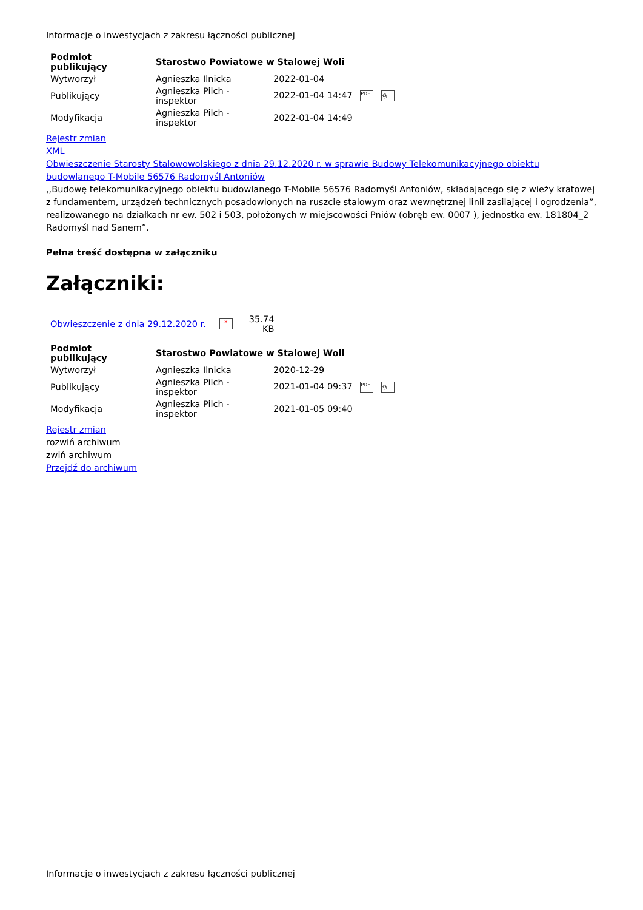Informacje o inwestycjach z zakresu łączności publicznej
| Podmiot publikujący | Starostwo Powiatowe w Stalowej Woli | |
| --- | --- | --- |
| Wytworzył | Agnieszka Ilnicka | 2022-01-04 |
| Publikujący | Agnieszka Pilch - inspektor | 2022-01-04 14:47 PDF ⎙ |
| Modyfikacja | Agnieszka Pilch - inspektor | 2022-01-04 14:49 |
Rejestr zmian
XML
Obwieszczenie Starosty Stalowowolskiego z dnia 29.12.2020 r. w sprawie Budowy Telekomunikacyjnego obiektu budowlanego T-Mobile 56576 Radomyśl Antoniów
,,Budowę telekomunikacyjnego obiektu budowlanego T-Mobile 56576 Radomyśl Antoniów, składającego się z wieży kratowej z fundamentem, urządzeń technicznych posadowionych na ruszcie stalowym oraz wewnętrznej linii zasilającej i ogrodzenia”, realizowanego na działkach nr ew. 502 i 503, położonych w miejscowości Pniów (obręb ew. 0007 ), jednostka ew. 181804_2 Radomyśl nad Sanem”.
Pełna treść dostępna w załączniku
Załączniki:
| Obwieszczenie z dnia 29.12.2020 r. | ✕ | 35.74 KB |
| Podmiot publikujący | Starostwo Powiatowe w Stalowej Woli | |
| --- | --- | --- |
| Wytworzył | Agnieszka Ilnicka | 2020-12-29 |
| Publikujący | Agnieszka Pilch - inspektor | 2021-01-04 09:37 PDF ⎙ |
| Modyfikacja | Agnieszka Pilch - inspektor | 2021-01-05 09:40 |
Rejestr zmian
rozwiń archiwum
zwiń archiwum
Przejdź do archiwum
Informacje o inwestycjach z zakresu łączności publicznej